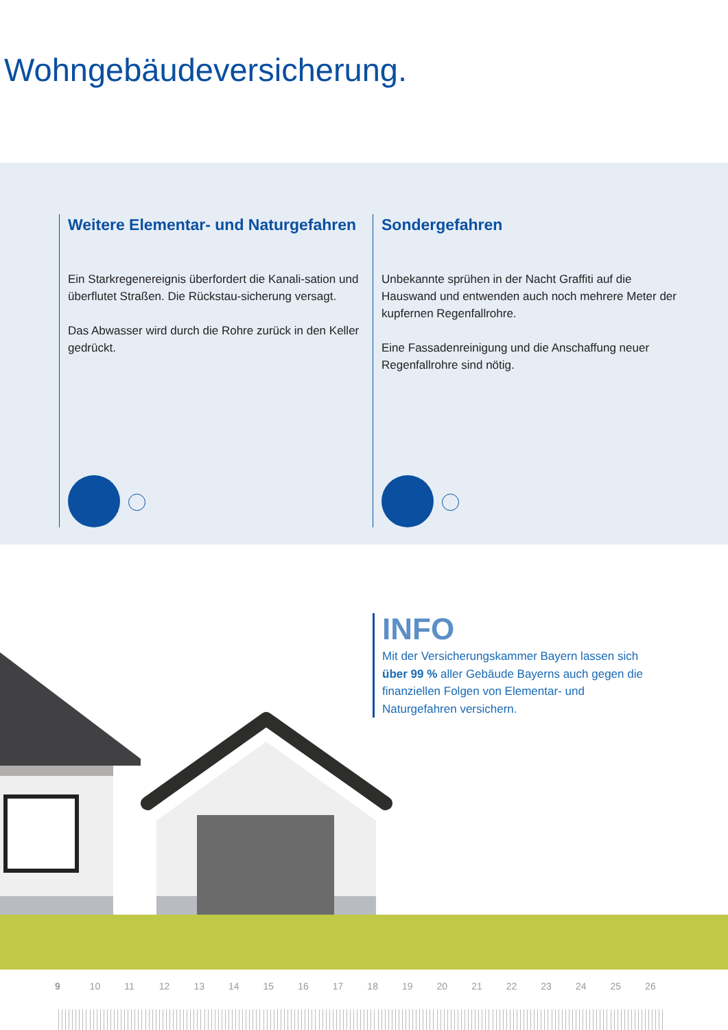Wohngebäudeversicherung.
Weitere Elementar- und Naturgefahren
Ein Starkregenereignis überfordert die Kanali-sation und überflutet Straßen. Die Rückstau-sicherung versagt.
Das Abwasser wird durch die Rohre zurück in den Keller gedrückt.
Sondergefahren
Unbekannte sprühen in der Nacht Graffiti auf die Hauswand und entwenden auch noch mehrere Meter der kupfernen Regenfallrohre.
Eine Fassadenreinigung und die Anschaffung neuer Regenfallrohre sind nötig.
INFO
Mit der Versicherungskammer Bayern lassen sich über 99 % aller Gebäude Bayerns auch gegen die finanziellen Folgen von Elementar- und Naturgefahren versichern.
9 10 11 12 13 14 15 16 17 18 19 20 21 22 23 24 25 26